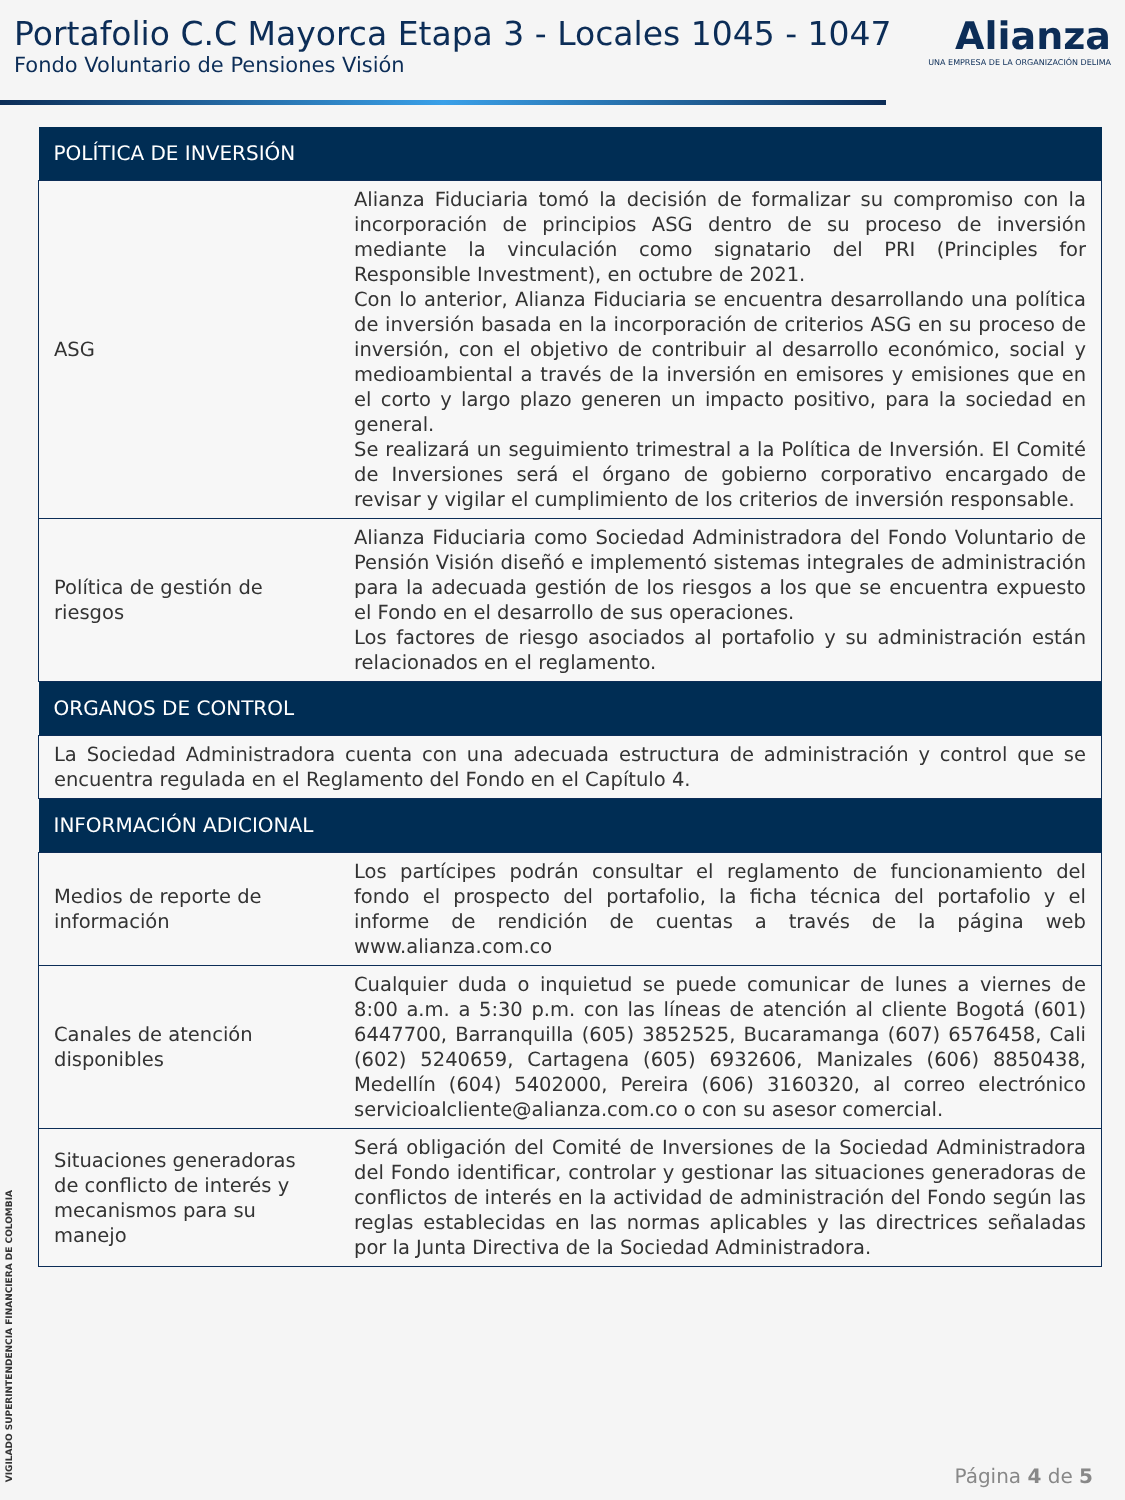Portafolio C.C Mayorca Etapa 3 - Locales 1045 - 1047
Fondo Voluntario de Pensiones Visión
Alianza
UNA EMPRESA DE LA ORGANIZACIÓN DELIMA
| POLÍTICA DE INVERSIÓN | |
| --- | --- |
| ASG | Alianza Fiduciaria tomó la decisión de formalizar su compromiso con la incorporación de principios ASG dentro de su proceso de inversión mediante la vinculación como signatario del PRI (Principles for Responsible Investment), en octubre de 2021. Con lo anterior, Alianza Fiduciaria se encuentra desarrollando una política de inversión basada en la incorporación de criterios ASG en su proceso de inversión, con el objetivo de contribuir al desarrollo económico, social y medioambiental a través de la inversión en emisores y emisiones que en el corto y largo plazo generen un impacto positivo, para la sociedad en general. Se realizará un seguimiento trimestral a la Política de Inversión. El Comité de Inversiones será el órgano de gobierno corporativo encargado de revisar y vigilar el cumplimiento de los criterios de inversión responsable. |
| Política de gestión de riesgos | Alianza Fiduciaria como Sociedad Administradora del Fondo Voluntario de Pensión Visión diseñó e implementó sistemas integrales de administración para la adecuada gestión de los riesgos a los que se encuentra expuesto el Fondo en el desarrollo de sus operaciones. Los factores de riesgo asociados al portafolio y su administración están relacionados en el reglamento. |
| ORGANOS DE CONTROL | |
| La Sociedad Administradora cuenta con una adecuada estructura de administración y control que se encuentra regulada en el Reglamento del Fondo en el Capítulo 4. | |
| INFORMACIÓN ADICIONAL | |
| Medios de reporte de información | Los partícipes podrán consultar el reglamento de funcionamiento del fondo el prospecto del portafolio, la ficha técnica del portafolio y el informe de rendición de cuentas a través de la página web www.alianza.com.co |
| Canales de atención disponibles | Cualquier duda o inquietud se puede comunicar de lunes a viernes de 8:00 a.m. a 5:30 p.m. con las líneas de atención al cliente Bogotá (601) 6447700, Barranquilla (605) 3852525, Bucaramanga (607) 6576458, Cali (602) 5240659, Cartagena (605) 6932606, Manizales (606) 8850438, Medellín (604) 5402000, Pereira (606) 3160320, al correo electrónico servicioalcliente@alianza.com.co o con su asesor comercial. |
| Situaciones generadoras de conflicto de interés y mecanismos para su manejo | Será obligación del Comité de Inversiones de la Sociedad Administradora del Fondo identificar, controlar y gestionar las situaciones generadoras de conflictos de interés en la actividad de administración del Fondo según las reglas establecidas en las normas aplicables y las directrices señaladas por la Junta Directiva de la Sociedad Administradora. |
VIGILADO SUPERINTENDENCIA FINANCIERA DE COLOMBIA
Página 4 de 5